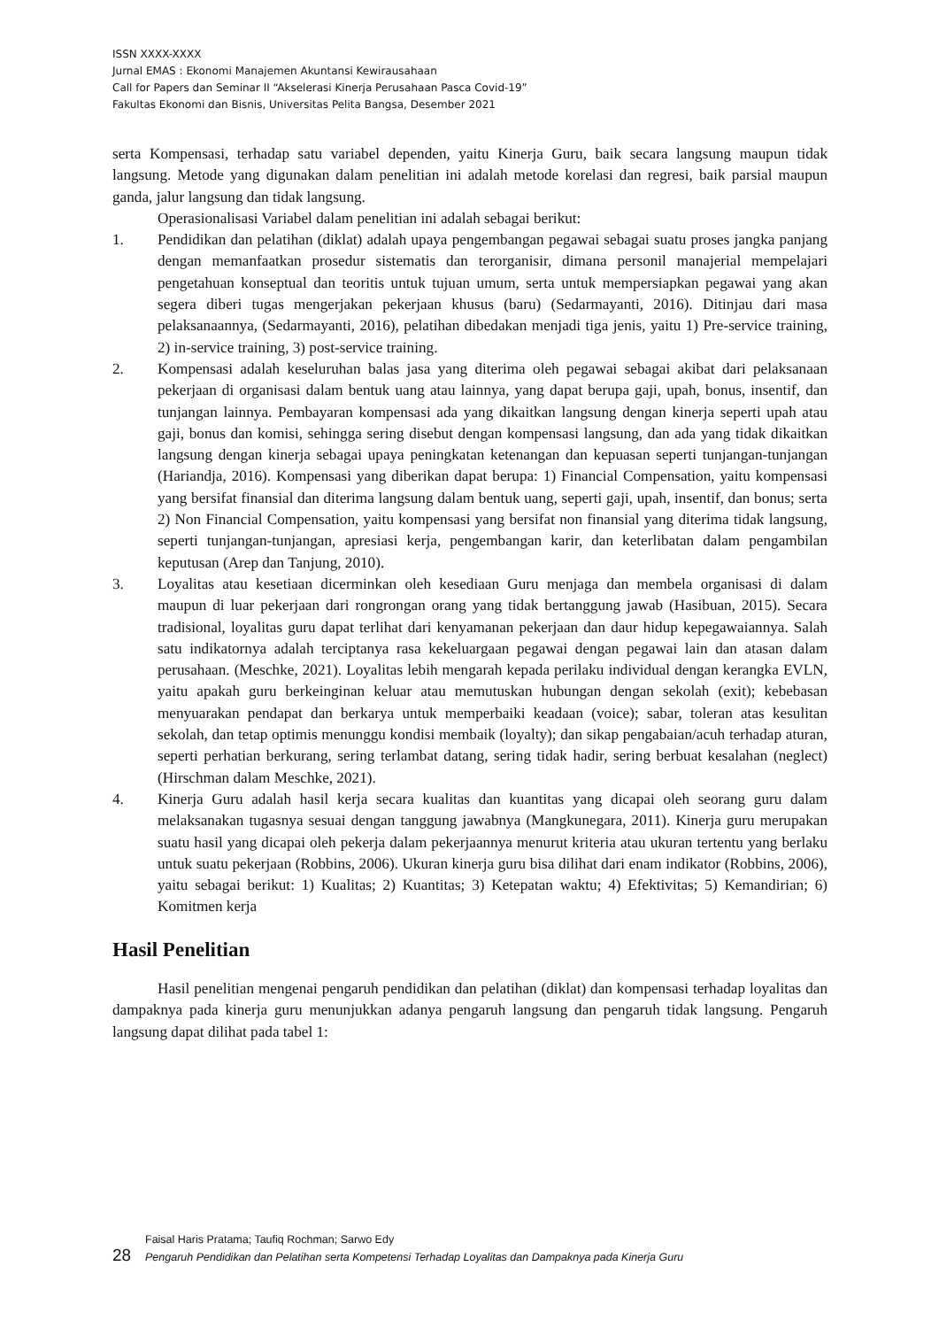ISSN XXXX-XXXX
Jurnal EMAS : Ekonomi Manajemen Akuntansi Kewirausahaan
Call for Papers dan Seminar II “Akselerasi Kinerja Perusahaan Pasca Covid-19”
Fakultas Ekonomi dan Bisnis, Universitas Pelita Bangsa, Desember 2021
serta Kompensasi, terhadap satu variabel dependen, yaitu Kinerja Guru, baik secara langsung maupun tidak langsung. Metode yang digunakan dalam penelitian ini adalah metode korelasi dan regresi, baik parsial maupun ganda, jalur langsung dan tidak langsung.
Operasionalisasi Variabel dalam penelitian ini adalah sebagai berikut:
1. Pendidikan dan pelatihan (diklat) adalah upaya pengembangan pegawai sebagai suatu proses jangka panjang dengan memanfaatkan prosedur sistematis dan terorganisir, dimana personil manajerial mempelajari pengetahuan konseptual dan teoritis untuk tujuan umum, serta untuk mempersiapkan pegawai yang akan segera diberi tugas mengerjakan pekerjaan khusus (baru) (Sedarmayanti, 2016). Ditinjau dari masa pelaksanaannya, (Sedarmayanti, 2016), pelatihan dibedakan menjadi tiga jenis, yaitu 1) Pre-service training, 2) in-service training, 3) post-service training.
2. Kompensasi adalah keseluruhan balas jasa yang diterima oleh pegawai sebagai akibat dari pelaksanaan pekerjaan di organisasi dalam bentuk uang atau lainnya, yang dapat berupa gaji, upah, bonus, insentif, dan tunjangan lainnya. Pembayaran kompensasi ada yang dikaitkan langsung dengan kinerja seperti upah atau gaji, bonus dan komisi, sehingga sering disebut dengan kompensasi langsung, dan ada yang tidak dikaitkan langsung dengan kinerja sebagai upaya peningkatan ketenangan dan kepuasan seperti tunjangan-tunjangan (Hariandja, 2016). Kompensasi yang diberikan dapat berupa: 1) Financial Compensation, yaitu kompensasi yang bersifat finansial dan diterima langsung dalam bentuk uang, seperti gaji, upah, insentif, dan bonus; serta 2) Non Financial Compensation, yaitu kompensasi yang bersifat non finansial yang diterima tidak langsung, seperti tunjangan-tunjangan, apresiasi kerja, pengembangan karir, dan keterlibatan dalam pengambilan keputusan (Arep dan Tanjung, 2010).
3. Loyalitas atau kesetiaan dicerminkan oleh kesediaan Guru menjaga dan membela organisasi di dalam maupun di luar pekerjaan dari rongrongan orang yang tidak bertanggung jawab (Hasibuan, 2015). Secara tradisional, loyalitas guru dapat terlihat dari kenyamanan pekerjaan dan daur hidup kepegawaiannya. Salah satu indikatornya adalah terciptanya rasa kekeluargaan pegawai dengan pegawai lain dan atasan dalam perusahaan. (Meschke, 2021). Loyalitas lebih mengarah kepada perilaku individual dengan kerangka EVLN, yaitu apakah guru berkeinginan keluar atau memutuskan hubungan dengan sekolah (exit); kebebasan menyuarakan pendapat dan berkarya untuk memperbaiki keadaan (voice); sabar, toleran atas kesulitan sekolah, dan tetap optimis menunggu kondisi membaik (loyalty); dan sikap pengabaian/acuh terhadap aturan, seperti perhatian berkurang, sering terlambat datang, sering tidak hadir, sering berbuat kesalahan (neglect) (Hirschman dalam Meschke, 2021).
4. Kinerja Guru adalah hasil kerja secara kualitas dan kuantitas yang dicapai oleh seorang guru dalam melaksanakan tugasnya sesuai dengan tanggung jawabnya (Mangkunegara, 2011). Kinerja guru merupakan suatu hasil yang dicapai oleh pekerja dalam pekerjaannya menurut kriteria atau ukuran tertentu yang berlaku untuk suatu pekerjaan (Robbins, 2006). Ukuran kinerja guru bisa dilihat dari enam indikator (Robbins, 2006), yaitu sebagai berikut: 1) Kualitas; 2) Kuantitas; 3) Ketepatan waktu; 4) Efektivitas; 5) Kemandirian; 6) Komitmen kerja
Hasil Penelitian
Hasil penelitian mengenai pengaruh pendidikan dan pelatihan (diklat) dan kompensasi terhadap loyalitas dan dampaknya pada kinerja guru menunjukkan adanya pengaruh langsung dan pengaruh tidak langsung. Pengaruh langsung dapat dilihat pada tabel 1:
Faisal Haris Pratama; Taufiq Rochman; Sarwo Edy
28 Pengaruh Pendidikan dan Pelatihan serta Kompetensi Terhadap Loyalitas dan Dampaknya pada Kinerja Guru